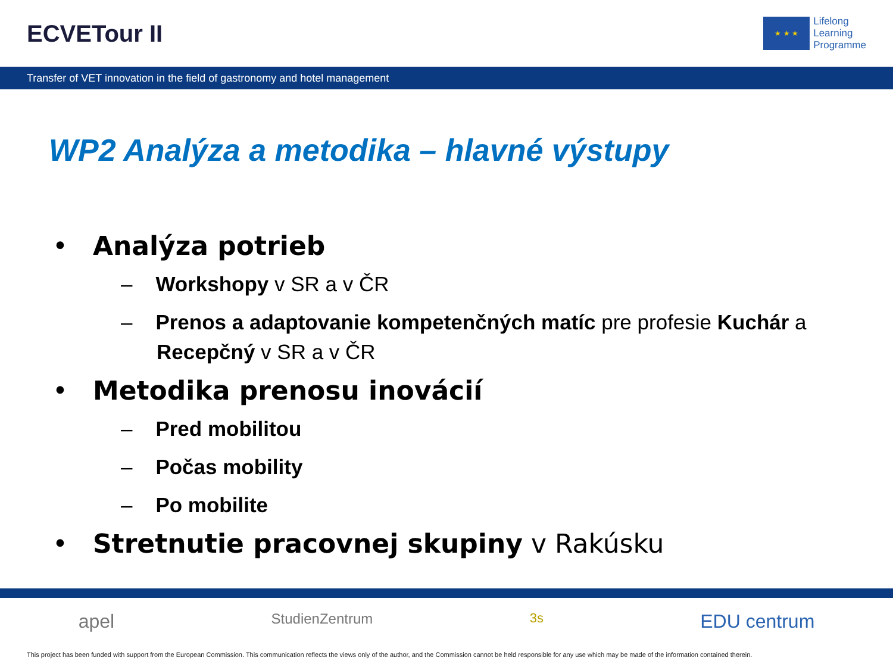ECVETour II
★ ★ ★
Lifelong
Learning
Programme
Transfer of VET innovation in the field of gastronomy and hotel management
WP2 Analýza a metodika – hlavné výstupy
• Analýza potrieb
– Workshopy v SR a v ČR
– Prenos a adaptovanie kompetenčných matíc pre profesie Kuchár a Recepčný v SR a v ČR
• Metodika prenosu inovácií
– Pred mobilitou
– Počas mobility
– Po mobilite
• Stretnutie pracovnej skupiny v Rakúsku
apel StudienZentrum 3s EDU centrum
This project has been funded with support from the European Commission. This communication reflects the views only of the author, and the Commission cannot be held responsible for any use which may be made of the information contained therein.